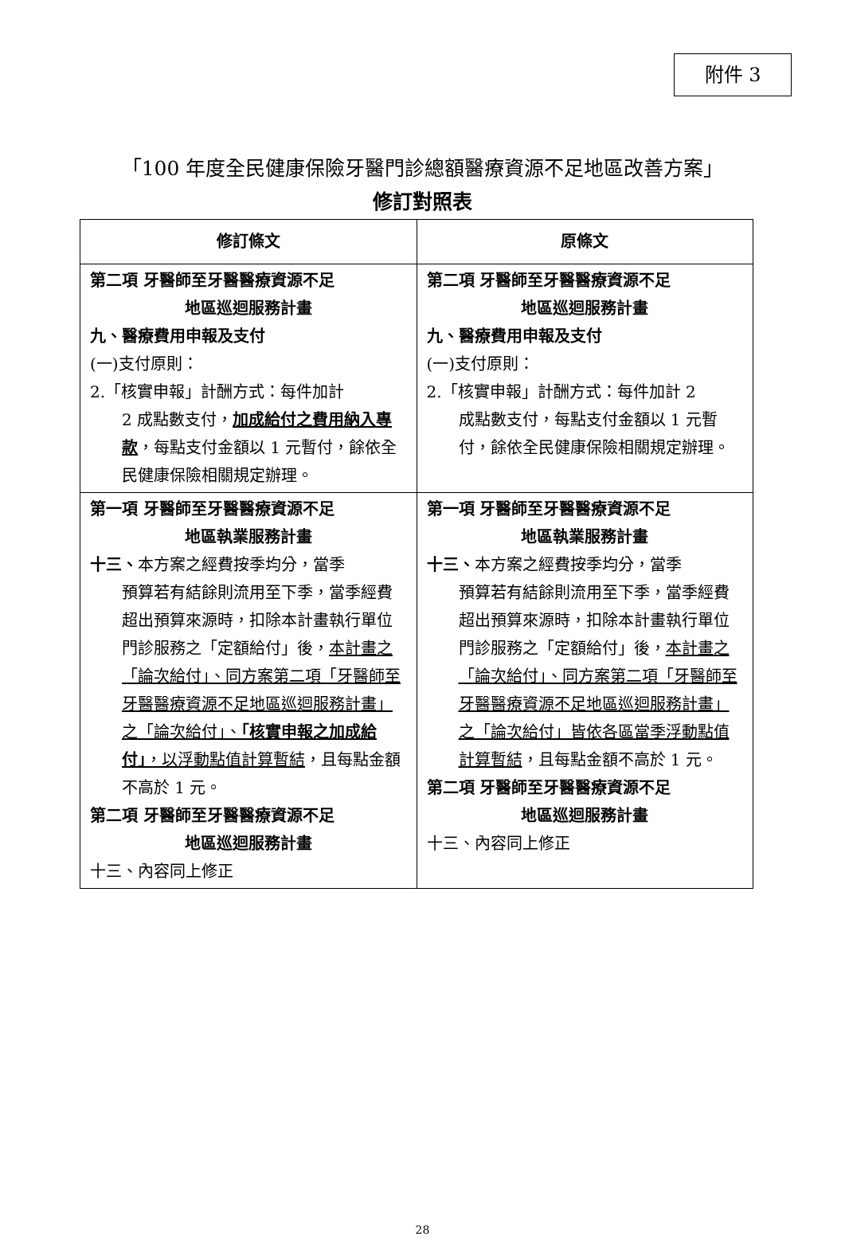附件 3
「100 年度全民健康保險牙醫門診總額醫療資源不足地區改善方案」
修訂對照表
| 修訂條文 | 原條文 |
| --- | --- |
| 第二項 牙醫師至牙醫醫療資源不足 地區巡迴服務計畫 九、醫療費用申報及支付 (一)支付原則： 2.「核實申報」計酬方式：每件加計 2 成點數支付， 加成給付之費用納入專款 ，每點支付金額以 1 元暫付，餘依全民健康保險相關規定辦理。 | 第二項 牙醫師至牙醫醫療資源不足 地區巡迴服務計畫 九、醫療費用申報及支付 (一)支付原則： 2.「核實申報」計酬方式：每件加計 2 成點數支付，每點支付金額以 1 元暫付，餘依全民健康保險相關規定辦理。 |
| 第一項 牙醫師至牙醫醫療資源不足 地區執業服務計畫 十三、 本方案之經費按季均分，當季 預算若有結餘則流用至下季，當季經費超出預算來源時，扣除本計畫執行單位門診服務之「定額給付」後， 本計畫之「論次給付」、同方案第二項「牙醫師至牙醫醫療資源不足地區巡迴服務計畫」之「論次給付」、 「核實申報之加成給付」 ，以浮動點值計算暫結 ，且每點金額不高於 1 元。 第二項 牙醫師至牙醫醫療資源不足 地區巡迴服務計畫 十三、內容同上修正 | 第一項 牙醫師至牙醫醫療資源不足 地區執業服務計畫 十三、 本方案之經費按季均分，當季 預算若有結餘則流用至下季，當季經費超出預算來源時，扣除本計畫執行單位門診服務之「定額給付」後， 本計畫之「論次給付」、同方案第二項「牙醫師至牙醫醫療資源不足地區巡迴服務計畫」之「論次給付」皆依各區當季浮動點值計算暫結 ，且每點金額不高於 1 元。 第二項 牙醫師至牙醫醫療資源不足 地區巡迴服務計畫 十三、內容同上修正 |
28